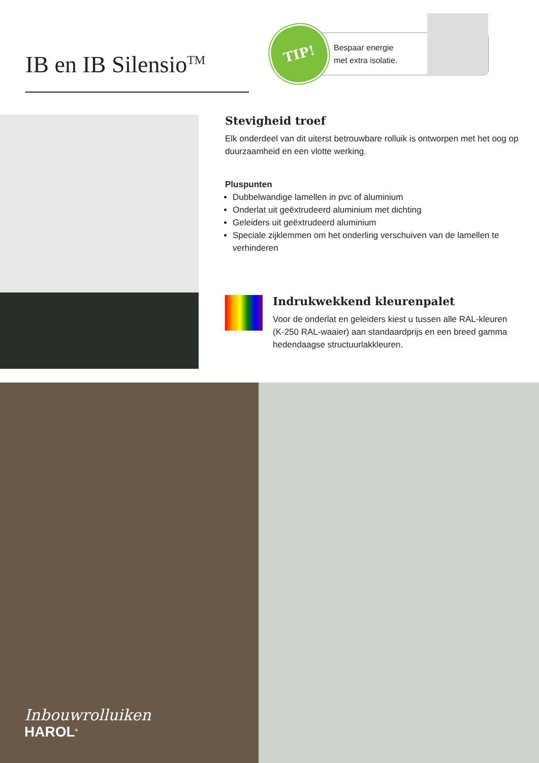IB en IB Silensio<sup>TM</sup>
TIP!
Bespaar energie
met extra isolatie.
Stevigheid troef
Elk onderdeel van dit uiterst betrouwbare rolluik is ontworpen met het oog op duurzaamheid en een vlotte werking.
Pluspunten
Dubbelwandige lamellen in pvc of aluminium
Onderlat uit geëxtrudeerd aluminium met dichting
Geleiders uit geëxtrudeerd aluminium
Speciale zijklemmen om het onderling verschuiven van de lamellen te verhinderen
Indrukwekkend kleurenpalet
Voor de onderlat en geleiders kiest u tussen alle RAL-kleuren (K-250 RAL-waaier) aan standaardprijs en een breed gamma hedendaagse structuurlakkleuren.
Inbouwrolluiken
HAROL<sup>®</sup>